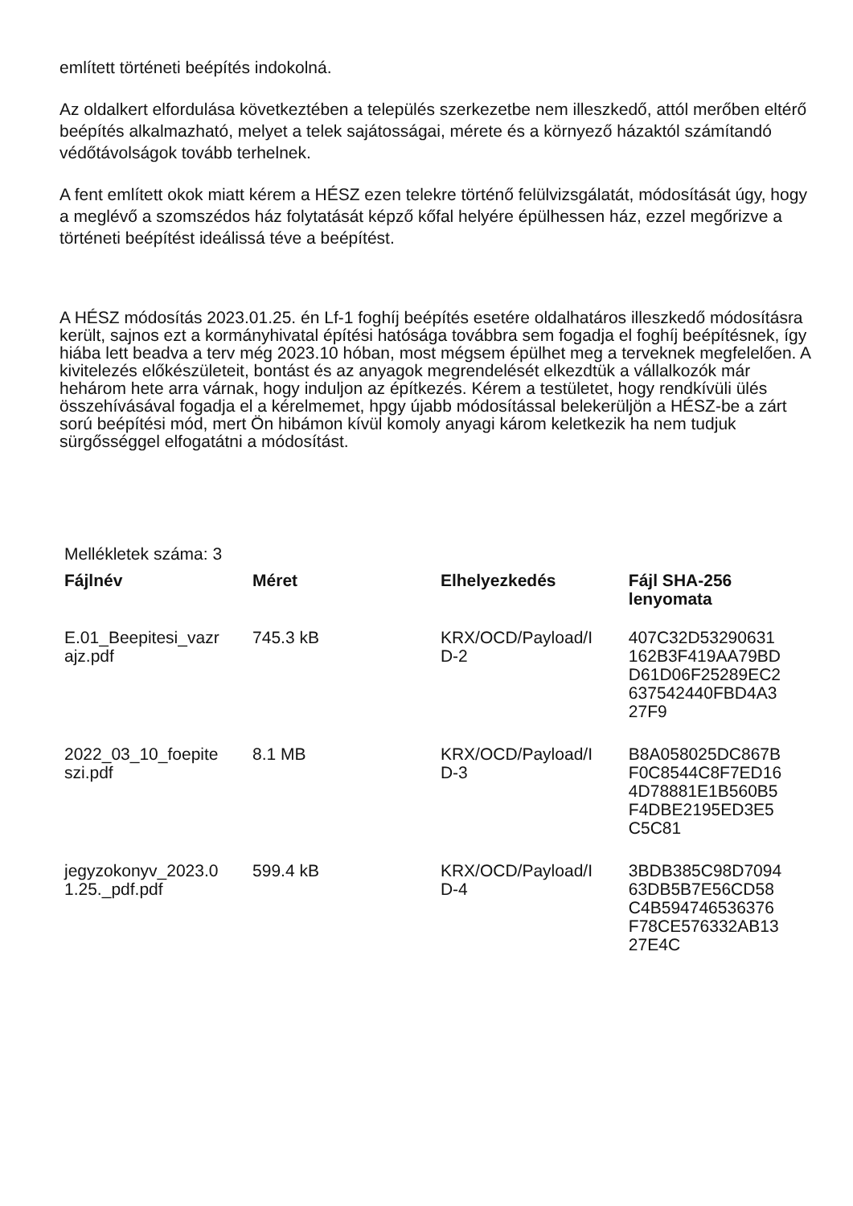említett történeti beépítés indokolná.
Az oldalkert elfordulása következtében a település szerkezetbe nem illeszkedő, attól merőben eltérő beépítés alkalmazható, melyet a telek sajátosságai, mérete és a környező házaktól számítandó védőtávolságok tovább terhelnek.
A fent említett okok miatt kérem a HÉSZ ezen telekre történő felülvizsgálatát, módosítását úgy, hogy a meglévő a szomszédos ház folytatását képző kőfal helyére épülhessen ház, ezzel megőrizve a történeti beépítést ideálissá téve a beépítést.
A HÉSZ módosítás 2023.01.25. én Lf-1 foghíj beépítés esetére oldalhatáros illeszkedő módosításra került, sajnos ezt a kormányhivatal építési hatósága továbbra sem fogadja el foghíj beépítésnek, így hiába lett beadva a terv még 2023.10 hóban, most mégsem épülhet meg a terveknek megfelelően. A kivitelezés előkészületeit, bontást és az anyagok megrendelését elkezdtük a vállalkozók már hehárom hete arra várnak, hogy induljon az építkezés. Kérem a testületet, hogy rendkívüli ülés összehívásával fogadja el a kérelmemet, hpgy újabb módosítással belekerüljön a HÉSZ-be a zárt sorú beépítési mód, mert Ön hibámon kívül komoly anyagi károm keletkezik ha nem tudjuk sürgősséggel elfogatátni a módosítást.
Mellékletek száma: 3
| Fájlnév | Méret | Elhelyezkedés | Fájl SHA-256 lenyomata |
| --- | --- | --- | --- |
| E.01_Beepitesi_vazr ajz.pdf | 745.3 kB | KRX/OCD/Payload/I D-2 | 407C32D53290631 162B3F419AA79BD D61D06F25289EC2 637542440FBD4A3 27F9 |
| 2022_03_10_foepite szi.pdf | 8.1 MB | KRX/OCD/Payload/I D-3 | B8A058025DC867B F0C8544C8F7ED16 4D78881E1B560B5 F4DBE2195ED3E5 C5C81 |
| jegyzokonyv_2023.0 1.25._pdf.pdf | 599.4 kB | KRX/OCD/Payload/I D-4 | 3BDB385C98D7094 63DB5B7E56CD58 C4B594746536376 F78CE576332AB13 27E4C |